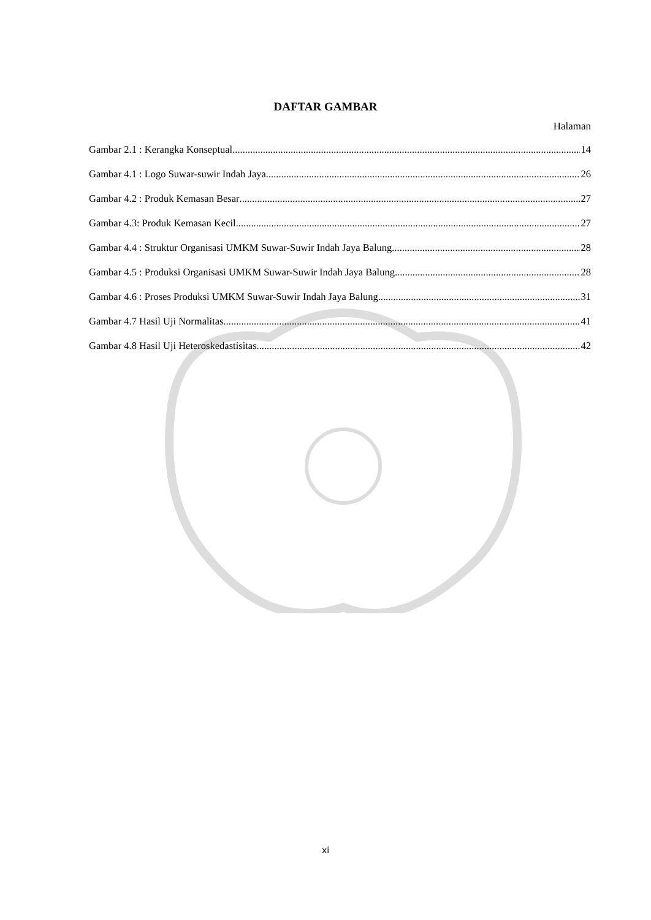DAFTAR GAMBAR
Halaman
Gambar 2.1 : Kerangka Konseptual 14
Gambar 4.1 : Logo Suwar-suwir Indah Jaya 26
Gambar 4.2 : Produk Kemasan Besar 27
Gambar 4.3: Produk Kemasan Kecil 27
Gambar 4.4 : Struktur Organisasi UMKM Suwar-Suwir Indah Jaya Balung 28
Gambar 4.5 : Produksi Organisasi UMKM Suwar-Suwir Indah Jaya Balung 28
Gambar 4.6 : Proses Produksi UMKM Suwar-Suwir Indah Jaya Balung 31
Gambar 4.7 Hasil Uji Normalitas 41
Gambar 4.8 Hasil Uji Heteroskedastisitas 42
xi